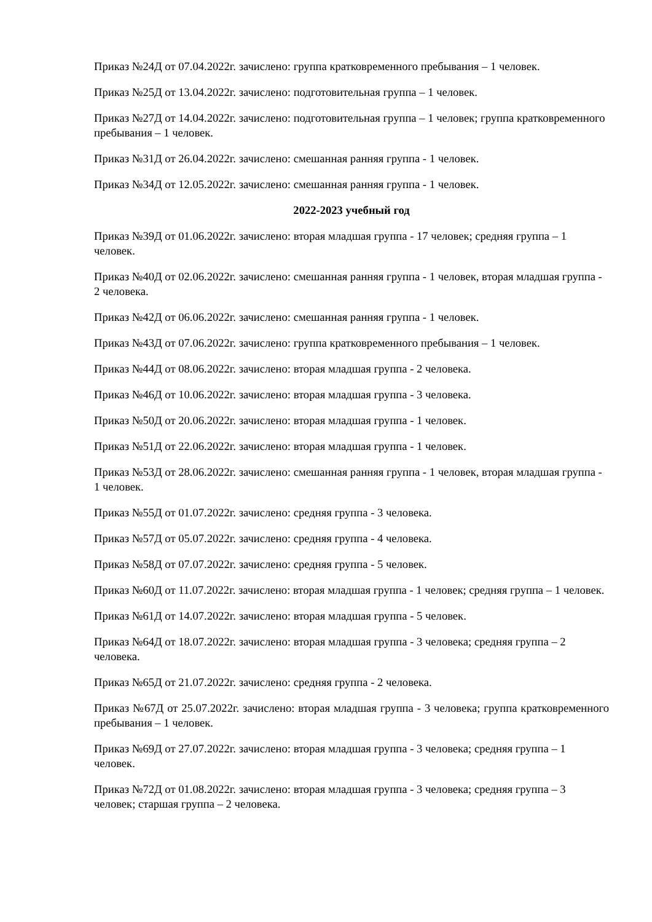Приказ №24Д от 07.04.2022г. зачислено: группа кратковременного пребывания – 1 человек.
Приказ №25Д от 13.04.2022г. зачислено: подготовительная группа – 1 человек.
Приказ №27Д от 14.04.2022г. зачислено: подготовительная группа – 1 человек; группа кратковременного пребывания – 1 человек.
Приказ №31Д от 26.04.2022г. зачислено: смешанная ранняя группа - 1 человек.
Приказ №34Д от 12.05.2022г. зачислено: смешанная ранняя группа - 1 человек.
2022-2023 учебный год
Приказ №39Д от 01.06.2022г. зачислено: вторая младшая группа - 17 человек; средняя группа – 1 человек.
Приказ №40Д от 02.06.2022г. зачислено: смешанная ранняя группа - 1 человек, вторая младшая группа - 2 человека.
Приказ №42Д от 06.06.2022г. зачислено: смешанная ранняя группа - 1 человек.
Приказ №43Д от 07.06.2022г. зачислено: группа кратковременного пребывания – 1 человек.
Приказ №44Д от 08.06.2022г. зачислено: вторая младшая группа - 2 человека.
Приказ №46Д от 10.06.2022г. зачислено: вторая младшая группа - 3 человека.
Приказ №50Д от 20.06.2022г. зачислено: вторая младшая группа - 1 человек.
Приказ №51Д от 22.06.2022г. зачислено: вторая младшая группа - 1 человек.
Приказ №53Д от 28.06.2022г. зачислено: смешанная ранняя группа - 1 человек, вторая младшая группа - 1 человек.
Приказ №55Д от 01.07.2022г. зачислено: средняя группа - 3 человека.
Приказ №57Д от 05.07.2022г. зачислено: средняя группа - 4 человека.
Приказ №58Д от 07.07.2022г. зачислено: средняя группа - 5 человек.
Приказ №60Д от 11.07.2022г. зачислено: вторая младшая группа - 1 человек; средняя группа – 1 человек.
Приказ №61Д от 14.07.2022г. зачислено: вторая младшая группа - 5 человек.
Приказ №64Д от 18.07.2022г. зачислено: вторая младшая группа - 3 человека; средняя группа – 2 человека.
Приказ №65Д от 21.07.2022г. зачислено: средняя группа - 2 человека.
Приказ №67Д от 25.07.2022г. зачислено: вторая младшая группа - 3 человека; группа кратковременного пребывания – 1 человек.
Приказ №69Д от 27.07.2022г. зачислено: вторая младшая группа - 3 человека; средняя группа – 1 человек.
Приказ №72Д от 01.08.2022г. зачислено: вторая младшая группа - 3 человека; средняя группа – 3 человек; старшая группа – 2 человека.